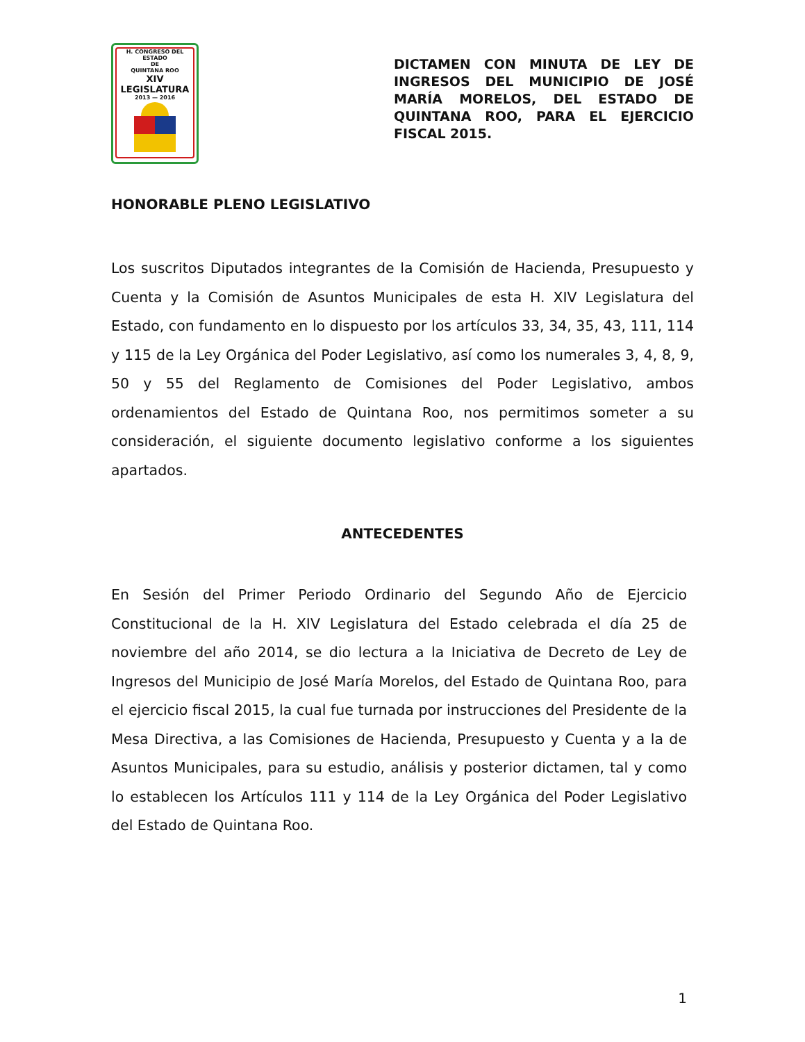H. CONGRESO DEL ESTADO
DE
QUINTANA ROO
XIV LEGISLATURA
2013 — 2016
DICTAMEN CON MINUTA DE LEY DE INGRESOS DEL MUNICIPIO DE JOSÉ MARÍA MORELOS, DEL ESTADO DE QUINTANA ROO, PARA EL EJERCICIO FISCAL 2015.
HONORABLE PLENO LEGISLATIVO
Los suscritos Diputados integrantes de la Comisión de Hacienda, Presupuesto y Cuenta y la Comisión de Asuntos Municipales de esta H. XIV Legislatura del Estado, con fundamento en lo dispuesto por los artículos 33, 34, 35, 43, 111, 114 y 115 de la Ley Orgánica del Poder Legislativo, así como los numerales 3, 4, 8, 9, 50 y 55 del Reglamento de Comisiones del Poder Legislativo, ambos ordenamientos del Estado de Quintana Roo, nos permitimos someter a su consideración, el siguiente documento legislativo conforme a los siguientes apartados.
ANTECEDENTES
En Sesión del Primer Periodo Ordinario del Segundo Año de Ejercicio Constitucional de la H. XIV Legislatura del Estado celebrada el día 25 de noviembre del año 2014, se dio lectura a la Iniciativa de Decreto de Ley de Ingresos del Municipio de José María Morelos, del Estado de Quintana Roo, para el ejercicio fiscal 2015, la cual fue turnada por instrucciones del Presidente de la Mesa Directiva, a las Comisiones de Hacienda, Presupuesto y Cuenta y a la de Asuntos Municipales, para su estudio, análisis y posterior dictamen, tal y como lo establecen los Artículos 111 y 114 de la Ley Orgánica del Poder Legislativo del Estado de Quintana Roo.
1